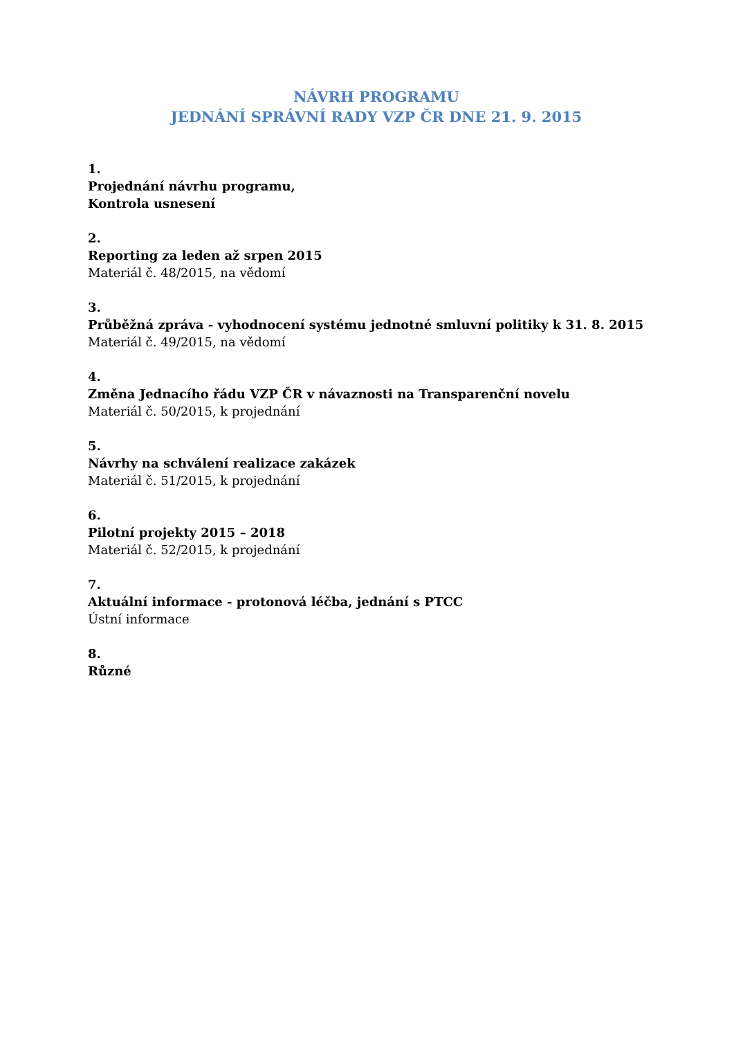NÁVRH PROGRAMU
JEDNÁNÍ SPRÁVNÍ RADY VZP ČR DNE 21. 9. 2015
1.
Projednání návrhu programu,
Kontrola usnesení
2.
Reporting za leden až srpen 2015
Materiál č. 48/2015, na vědomí
3.
Průběžná zpráva - vyhodnocení systému jednotné smluvní politiky k 31. 8. 2015
Materiál č. 49/2015, na vědomí
4.
Změna Jednacího řádu VZP ČR v návaznosti na Transparenční novelu
Materiál č. 50/2015, k projednání
5.
Návrhy na schválení realizace zakázek
Materiál č. 51/2015, k projednání
6.
Pilotní projekty 2015 – 2018
Materiál č. 52/2015, k projednání
7.
Aktuální informace - protonová léčba, jednání s PTCC
Ústní informace
8.
Různé